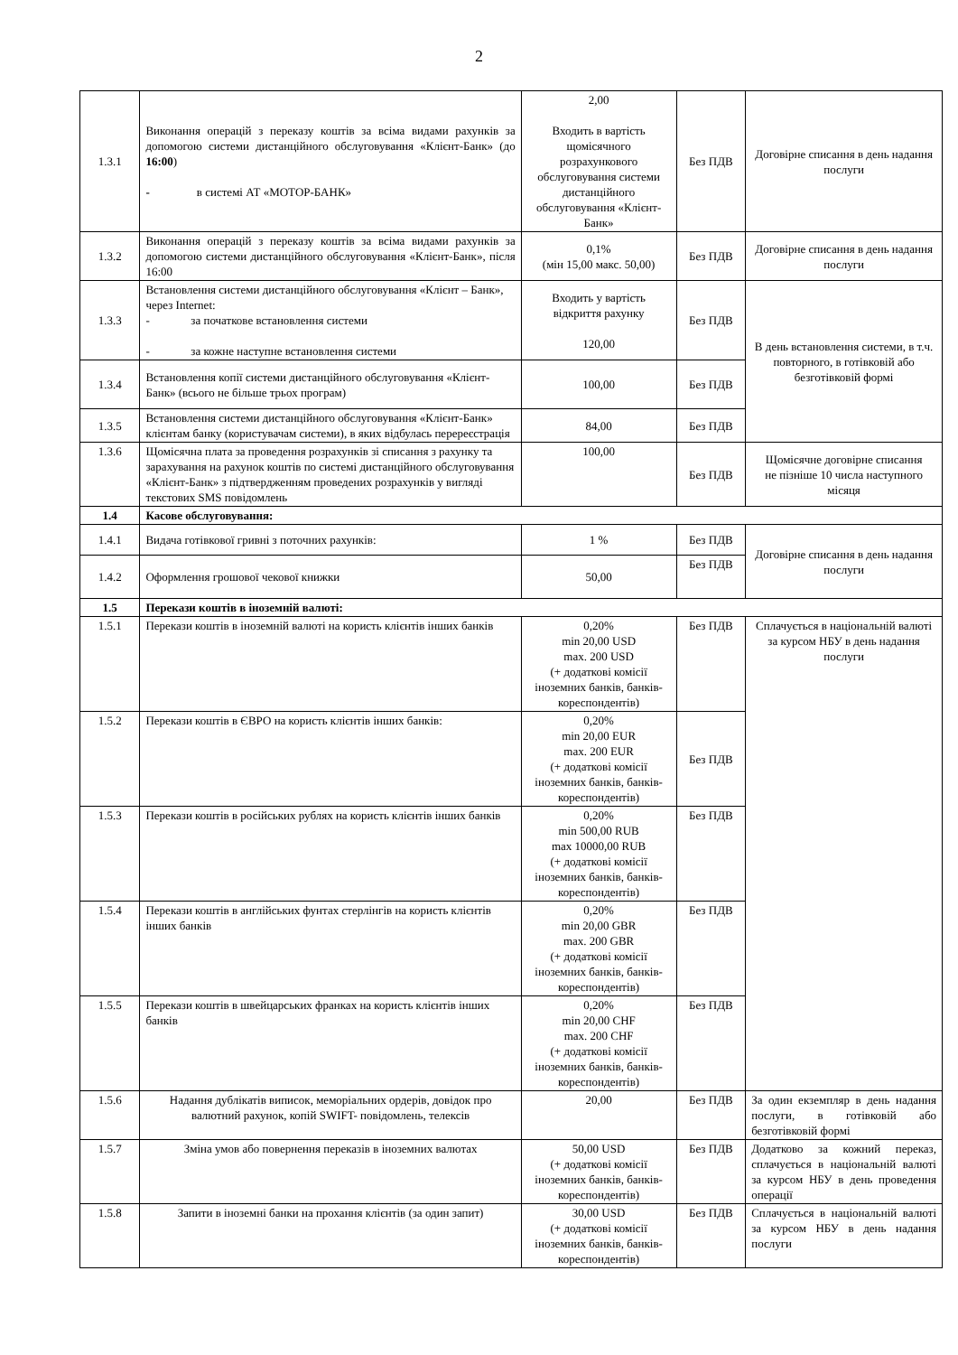2
| 1.3.1 | Виконання операцій з переказу коштів за всіма видами рахунків за допомогою системи дистанційного обслуговування «Клієнт-Банк» (до 16:00 ) - в системі АТ «МОТОР-БАНК» | 2,00 Входить в вартість щомісячного розрахункового обслуговування системи дистанційного обслуговування «Клієнт-Банк» | Без ПДВ | Договірне списання в день надання послуги |
| 1.3.2 | Виконання операцій з переказу коштів за всіма видами рахунків за допомогою системи дистанційного обслуговування «Клієнт-Банк», після 16:00 | 0,1% (мін 15,00 макс. 50,00) | Без ПДВ | Договірне списання в день надання послуги |
| 1.3.3 | Встановлення системи дистанційного обслуговування «Клієнт – Банк», через Internet: - за початкове встановлення системи - за кожне наступне встановлення системи | Входить у вартість відкриття рахунку 120,00 | Без ПДВ | В день встановлення системи, в т.ч. повторного, в готівковій або безготівковій формі |
| 1.3.4 | Встановлення копії системи дистанційного обслуговування «Клієнт-Банк» (всього не більше трьох програм) | 100,00 | Без ПДВ | |
| 1.3.5 | Встановлення системи дистанційного обслуговування «Клієнт-Банк» клієнтам банку (користувачам системи), в яких відбулась перереєстрація | 84,00 | Без ПДВ | |
| 1.3.6 | Щомісячна плата за проведення розрахунків зі списання з рахунку та зарахування на рахунок коштів по системі дистанційного обслуговування «Клієнт-Банк» з підтвердженням проведених розрахунків у вигляді текстових SMS повідомлень | 100,00 | Без ПДВ | Щомісячне договірне списання не пізніше 10 числа наступного місяця |
| 1.4 | Касове обслуговування: | | | |
| 1.4.1 | Видача готівкової гривні з поточних рахунків: | 1 % | Без ПДВ | Договірне списання в день надання послуги |
| 1.4.2 | Оформлення грошової чекової книжки | 50,00 | Без ПДВ | |
| 1.5 | Перекази коштів в іноземній валюті: | | | |
| 1.5.1 | Перекази коштів в іноземній валюті на користь клієнтів інших банків | 0,20% min 20,00 USD max. 200 USD (+ додаткові комісії іноземних банків, банків-кореспондентів) | Без ПДВ | Сплачується в національній валюті за курсом НБУ в день надання послуги |
| 1.5.2 | Перекази коштів в ЄВРО на користь клієнтів інших банків: | 0,20% min 20,00 EUR max. 200 EUR (+ додаткові комісії іноземних банків, банків-кореспондентів) | Без ПДВ | |
| 1.5.3 | Перекази коштів в російських рублях на користь клієнтів інших банків | 0,20% min 500,00 RUB max 10000,00 RUB (+ додаткові комісії іноземних банків, банків-кореспондентів) | Без ПДВ | |
| 1.5.4 | Перекази коштів в англійських фунтах стерлінгів на користь клієнтів інших банків | 0,20% min 20,00 GBR max. 200 GBR (+ додаткові комісії іноземних банків, банків-кореспондентів) | Без ПДВ | |
| 1.5.5 | Перекази коштів в швейцарських франках на користь клієнтів інших банків | 0,20% min 20,00 CHF max. 200 CHF (+ додаткові комісії іноземних банків, банків-кореспондентів) | Без ПДВ | |
| 1.5.6 | Надання дублікатів виписок, меморіальних ордерів, довідок про валютний рахунок, копій SWIFT- повідомлень, телексів | 20,00 | Без ПДВ | За один екземпляр в день надання послуги, в готівковій або безготівковій формі |
| 1.5.7 | Зміна умов або повернення переказів в іноземних валютах | 50,00 USD (+ додаткові комісії іноземних банків, банків-кореспондентів) | Без ПДВ | Додатково за кожний переказ, сплачується в національній валюті за курсом НБУ в день проведення операції |
| 1.5.8 | Запити в іноземні банки на прохання клієнтів (за один запит) | 30,00 USD (+ додаткові комісії іноземних банків, банків-кореспондентів) | Без ПДВ | Сплачується в національній валюті за курсом НБУ в день надання послуги |